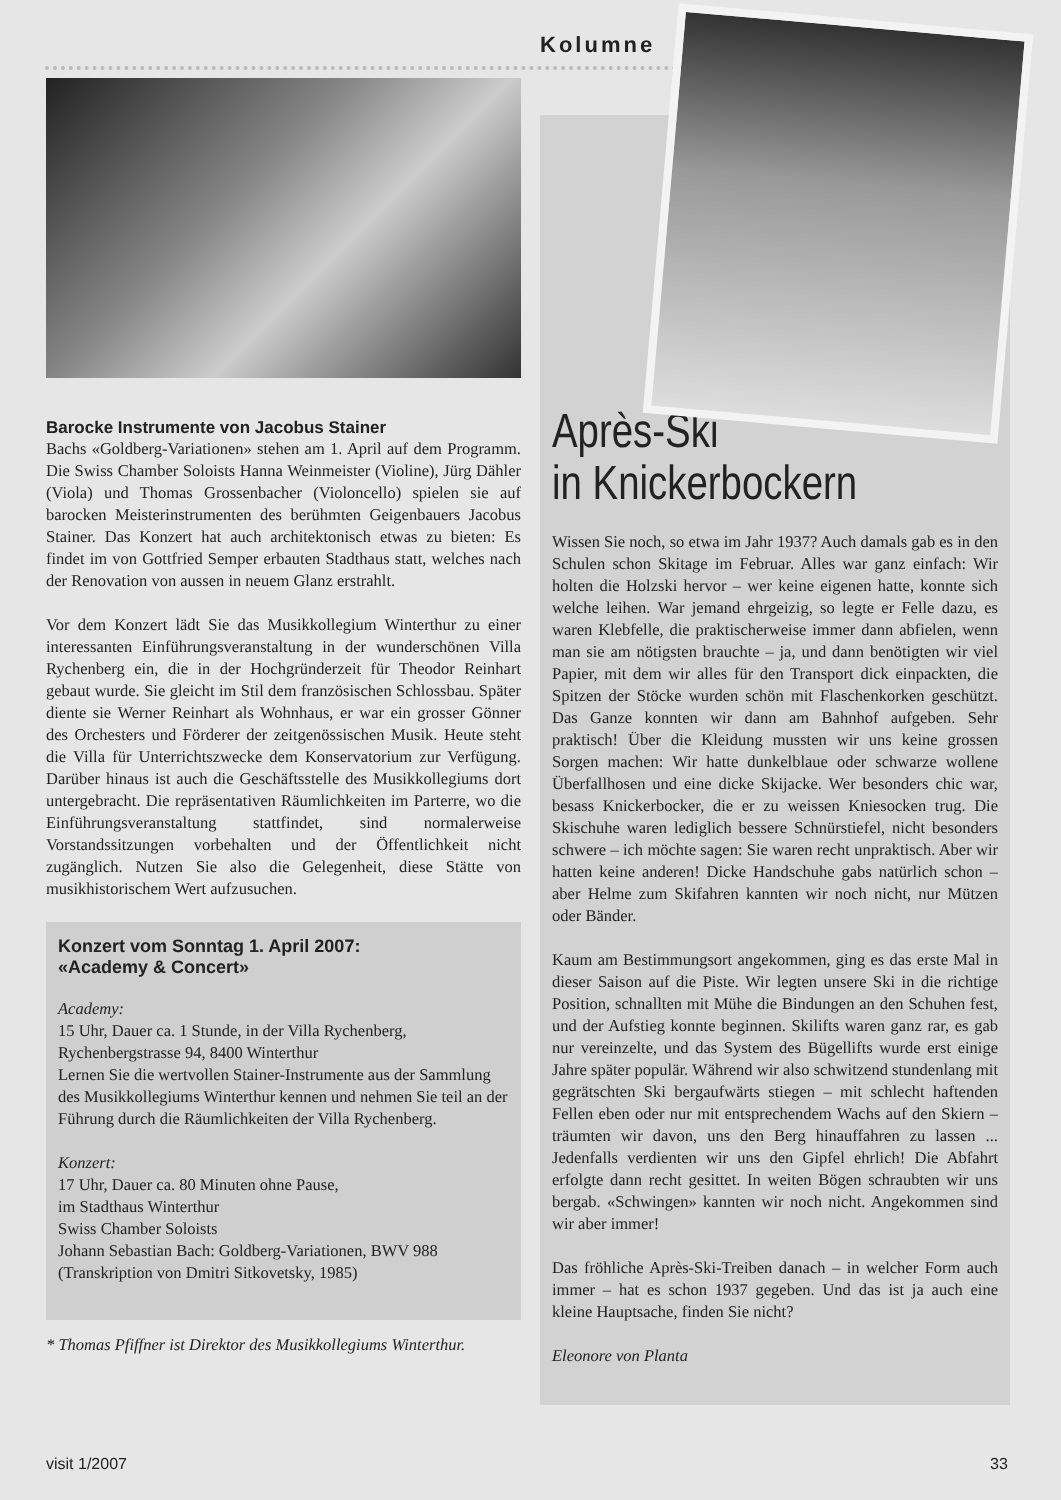Kolumne
Après-Ski
in Knickerbockern
Wissen Sie noch, so etwa im Jahr 1937? Auch damals gab es in den Schulen schon Skitage im Februar. Alles war ganz einfach: Wir holten die Holzski hervor – wer keine eigenen hatte, konnte sich welche leihen. War jemand ehrgeizig, so legte er Felle dazu, es waren Klebfelle, die praktischerweise immer dann abfielen, wenn man sie am nötigsten brauchte – ja, und dann benötigten wir viel Papier, mit dem wir alles für den Transport dick einpackten, die Spitzen der Stöcke wurden schön mit Flaschenkorken geschützt. Das Ganze konnten wir dann am Bahnhof aufgeben. Sehr praktisch! Über die Kleidung mussten wir uns keine grossen Sorgen machen: Wir hatte dunkelblaue oder schwarze wollene Überfallhosen und eine dicke Skijacke. Wer besonders chic war, besass Knickerbocker, die er zu weissen Kniesocken trug. Die Skischuhe waren lediglich bessere Schnürstiefel, nicht besonders schwere – ich möchte sagen: Sie waren recht unpraktisch. Aber wir hatten keine anderen! Dicke Handschuhe gabs natürlich schon – aber Helme zum Skifahren kannten wir noch nicht, nur Mützen oder Bänder.
Kaum am Bestimmungsort angekommen, ging es das erste Mal in dieser Saison auf die Piste. Wir legten unsere Ski in die richtige Position, schnallten mit Mühe die Bindungen an den Schuhen fest, und der Aufstieg konnte beginnen. Skilifts waren ganz rar, es gab nur vereinzelte, und das System des Bügellifts wurde erst einige Jahre später populär. Während wir also schwitzend stundenlang mit gegrätschten Ski bergaufwärts stiegen – mit schlecht haftenden Fellen eben oder nur mit entsprechendem Wachs auf den Skiern – träumten wir davon, uns den Berg hinauffahren zu lassen ... Jedenfalls verdienten wir uns den Gipfel ehrlich! Die Abfahrt erfolgte dann recht gesittet. In weiten Bögen schraubten wir uns bergab. «Schwingen» kannten wir noch nicht. Angekommen sind wir aber immer!
Das fröhliche Après-Ski-Treiben danach – in welcher Form auch immer – hat es schon 1937 gegeben. Und das ist ja auch eine kleine Hauptsache, finden Sie nicht?
Eleonore von Planta
Barocke Instrumente von Jacobus Stainer
Bachs «Goldberg-Variationen» stehen am 1. April auf dem Programm. Die Swiss Chamber Soloists Hanna Weinmeister (Violine), Jürg Dähler (Viola) und Thomas Grossenbacher (Violoncello) spielen sie auf barocken Meisterinstrumenten des berühmten Geigenbauers Jacobus Stainer. Das Konzert hat auch architektonisch etwas zu bieten: Es findet im von Gottfried Semper erbauten Stadthaus statt, welches nach der Renovation von aussen in neuem Glanz erstrahlt.
Vor dem Konzert lädt Sie das Musikkollegium Winterthur zu einer interessanten Einführungsveranstaltung in der wunderschönen Villa Rychenberg ein, die in der Hochgründerzeit für Theodor Reinhart gebaut wurde. Sie gleicht im Stil dem französischen Schlossbau. Später diente sie Werner Reinhart als Wohnhaus, er war ein grosser Gönner des Orchesters und Förderer der zeitgenössischen Musik. Heute steht die Villa für Unterrichtszwecke dem Konservatorium zur Verfügung. Darüber hinaus ist auch die Geschäftsstelle des Musikkollegiums dort untergebracht. Die repräsentativen Räumlichkeiten im Parterre, wo die Einführungsveranstaltung stattfindet, sind normalerweise Vorstandssitzungen vorbehalten und der Öffentlichkeit nicht zugänglich. Nutzen Sie also die Gelegenheit, diese Stätte von musikhistorischem Wert aufzusuchen.
Konzert vom Sonntag 1. April 2007:
«Academy & Concert»
Academy:
15 Uhr, Dauer ca. 1 Stunde, in der Villa Rychenberg, Rychenbergstrasse 94, 8400 Winterthur
Lernen Sie die wertvollen Stainer-Instrumente aus der Sammlung des Musikkollegiums Winterthur kennen und nehmen Sie teil an der Führung durch die Räumlichkeiten der Villa Rychenberg.
Konzert:
17 Uhr, Dauer ca. 80 Minuten ohne Pause,
im Stadthaus Winterthur
Swiss Chamber Soloists
Johann Sebastian Bach: Goldberg-Variationen, BWV 988
(Transkription von Dmitri Sitkovetsky, 1985)
* Thomas Pfiffner ist Direktor des Musikkollegiums Winterthur.
visit 1/2007 33